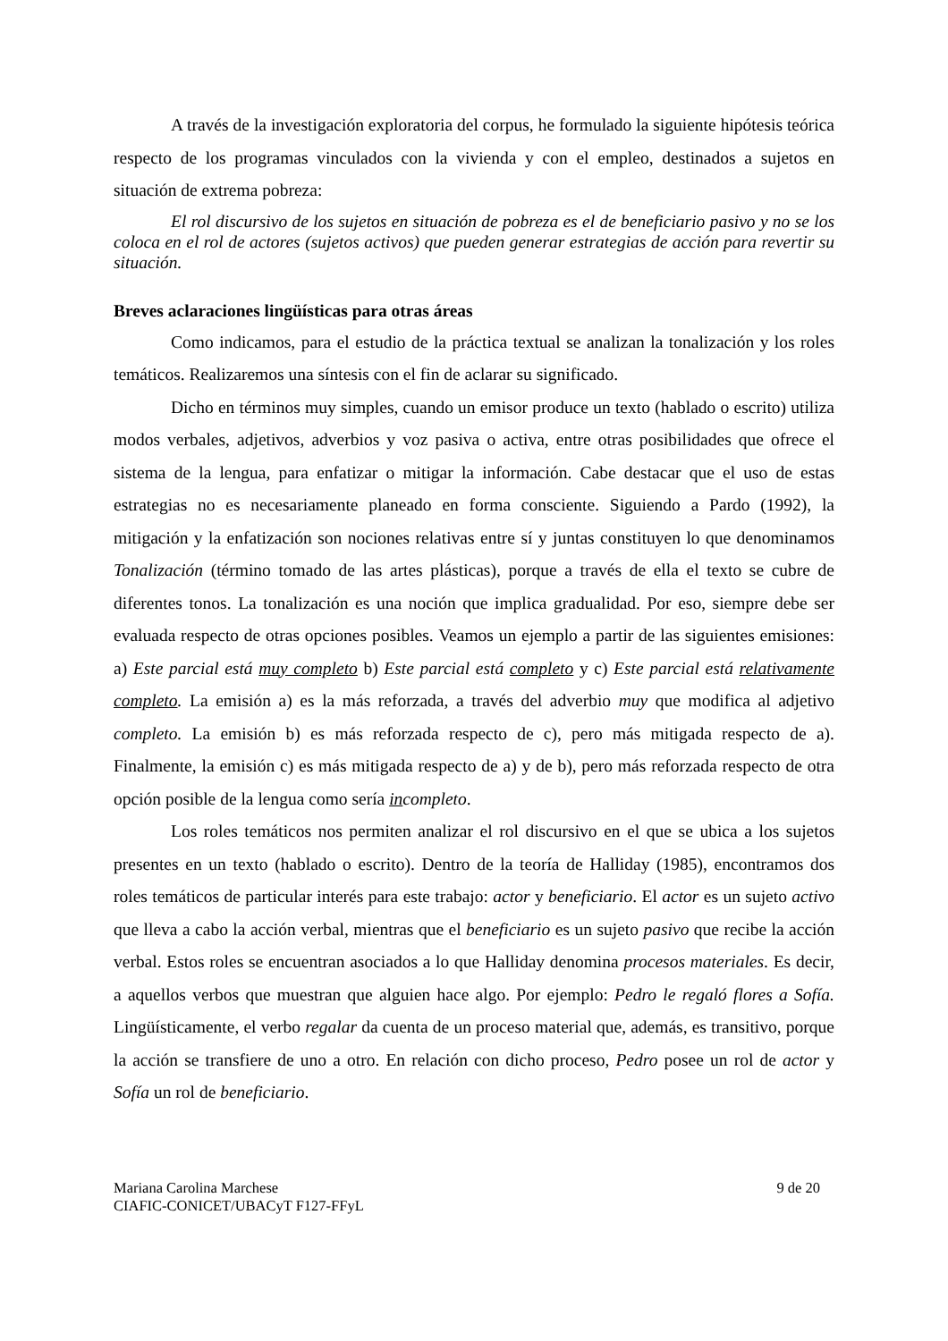A través de la investigación exploratoria del corpus, he formulado la siguiente hipótesis teórica respecto de los programas vinculados con la vivienda y con el empleo, destinados a sujetos en situación de extrema pobreza:
El rol discursivo de los sujetos en situación de pobreza es el de beneficiario pasivo y no se los coloca en el rol de actores (sujetos activos) que pueden generar estrategias de acción para revertir su situación.
Breves aclaraciones lingüísticas para otras áreas
Como indicamos, para el estudio de la práctica textual se analizan la tonalización y los roles temáticos. Realizaremos una síntesis con el fin de aclarar su significado.
Dicho en términos muy simples, cuando un emisor produce un texto (hablado o escrito) utiliza modos verbales, adjetivos, adverbios y voz pasiva o activa, entre otras posibilidades que ofrece el sistema de la lengua, para enfatizar o mitigar la información. Cabe destacar que el uso de estas estrategias no es necesariamente planeado en forma consciente. Siguiendo a Pardo (1992), la mitigación y la enfatización son nociones relativas entre sí y juntas constituyen lo que denominamos Tonalización (término tomado de las artes plásticas), porque a través de ella el texto se cubre de diferentes tonos. La tonalización es una noción que implica gradualidad. Por eso, siempre debe ser evaluada respecto de otras opciones posibles. Veamos un ejemplo a partir de las siguientes emisiones: a) Este parcial está muy completo b) Este parcial está completo y c) Este parcial está relativamente completo. La emisión a) es la más reforzada, a través del adverbio muy que modifica al adjetivo completo. La emisión b) es más reforzada respecto de c), pero más mitigada respecto de a). Finalmente, la emisión c) es más mitigada respecto de a) y de b), pero más reforzada respecto de otra opción posible de la lengua como sería incompleto.
Los roles temáticos nos permiten analizar el rol discursivo en el que se ubica a los sujetos presentes en un texto (hablado o escrito). Dentro de la teoría de Halliday (1985), encontramos dos roles temáticos de particular interés para este trabajo: actor y beneficiario. El actor es un sujeto activo que lleva a cabo la acción verbal, mientras que el beneficiario es un sujeto pasivo que recibe la acción verbal. Estos roles se encuentran asociados a lo que Halliday denomina procesos materiales. Es decir, a aquellos verbos que muestran que alguien hace algo. Por ejemplo: Pedro le regaló flores a Sofía. Lingüísticamente, el verbo regalar da cuenta de un proceso material que, además, es transitivo, porque la acción se transfiere de uno a otro. En relación con dicho proceso, Pedro posee un rol de actor y Sofía un rol de beneficiario.
Mariana Carolina Marchese
CIAFIC-CONICET/UBACyT F127-FFyL
9 de 20